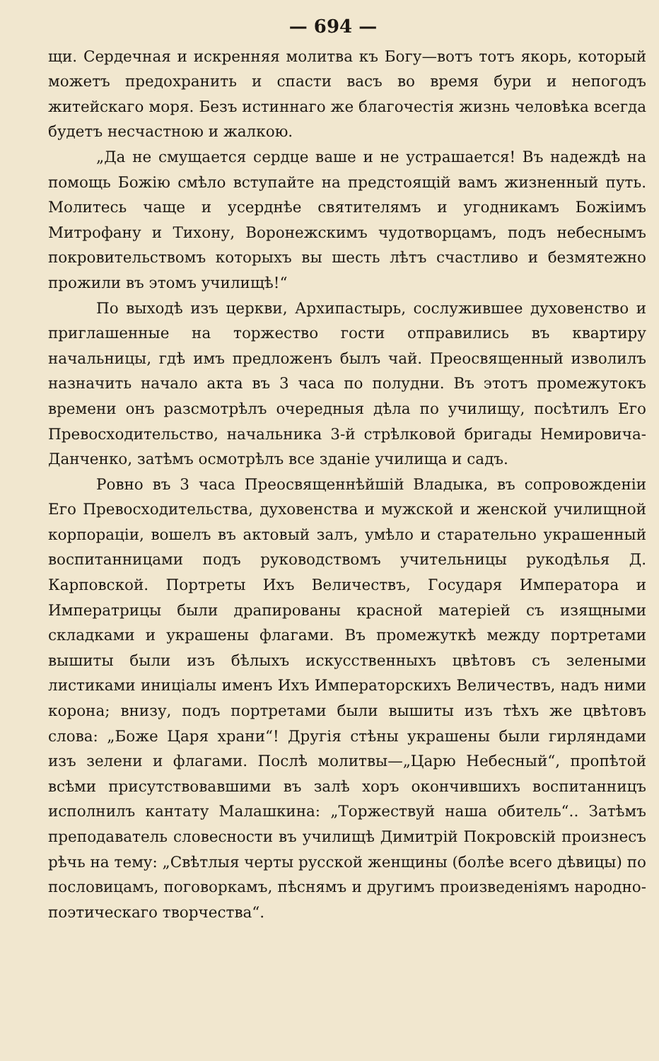— 694 —
щи. Сердечная и искренняя молитва къ Богу—вотъ тотъ якорь, который можетъ предохранить и спасти васъ во время бури и непогодъ житейскаго моря. Безъ истиннаго же благочестія жизнь человѣка всегда будетъ несчастною и жалкою.
„Да не смущается сердце ваше и не устрашается! Въ надеждѣ на помощь Божію смѣло вступайте на предстоящій вамъ жизненный путь. Молитесь чаще и усерднѣе святителямъ и угодникамъ Божіимъ Митрофану и Тихону, Воронежскимъ чудотворцамъ, подъ небеснымъ покровительствомъ которыхъ вы шесть лѣтъ счастливо и безмятежно прожили въ этомъ училищѣ!“
По выходѣ изъ церкви, Архипастырь, сослужившее духовенство и приглашенные на торжество гости отправились въ квартиру начальницы, гдѣ имъ предложенъ былъ чай. Преосвященный изволилъ назначить начало акта въ 3 часа по полудни. Въ этотъ промежутокъ времени онъ разсмотрѣлъ очередныя дѣла по училищу, посѣтилъ Его Превосходительство, начальника 3-й стрѣлковой бригады Немировича-Данченко, затѣмъ осмотрѣлъ все зданіе училища и садъ.
Ровно въ 3 часа Преосвященнѣйшій Владыка, въ сопровожденіи Его Превосходительства, духовенства и мужской и женской училищной корпораціи, вошелъ въ актовый залъ, умѣло и старательно украшенный воспитанницами подъ руководствомъ учительницы рукодѣлья Д. Карповской. Портреты Ихъ Величествъ, Государя Императора и Императрицы были драпированы красной матеріей съ изящными складками и украшены флагами. Въ промежуткѣ между портретами вышиты были изъ бѣлыхъ искусственныхъ цвѣтовъ съ зелеными листиками иниціалы именъ Ихъ Императорскихъ Величествъ, надъ ними корона; внизу, подъ портретами были вышиты изъ тѣхъ же цвѣтовъ слова: „Боже Царя храни“! Другія стѣны украшены были гирляндами изъ зелени и флагами. Послѣ молитвы—„Царю Небесный“, пропѣтой всѣми присутствовавшими въ залѣ хоръ окончившихъ воспитанницъ исполнилъ кантату Малашкина: „Торжествуй наша обитель“.. Затѣмъ преподаватель словесности въ училищѣ Димитрій Покровскій произнесъ рѣчь на тему: „Свѣтлыя черты русской женщины (болѣе всего дѣвицы) по пословицамъ, поговоркамъ, пѣснямъ и другимъ произведеніямъ народно-поэтическаго творчества“.